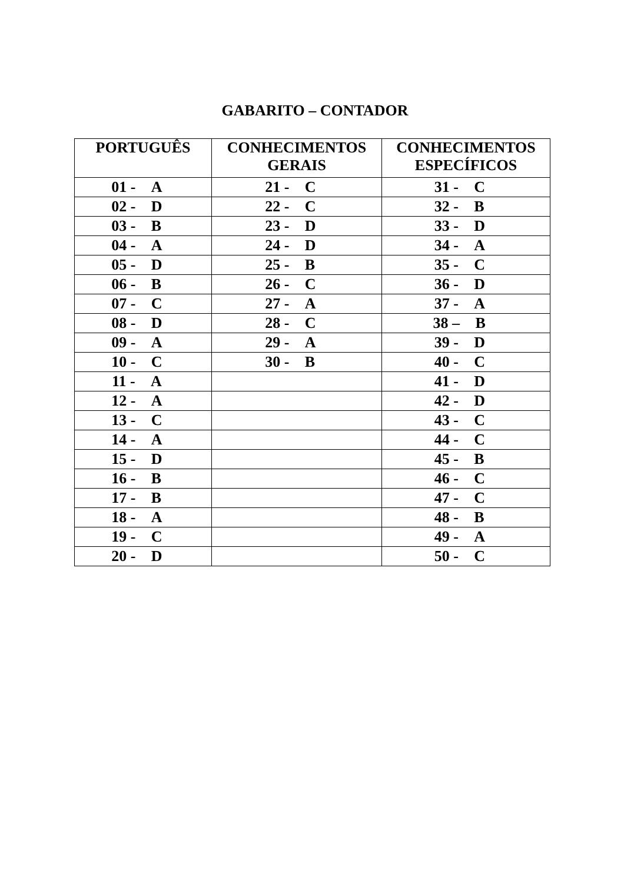GABARITO – CONTADOR
| PORTUGUÊS | CONHECIMENTOS GERAIS | CONHECIMENTOS ESPECÍFICOS |
| --- | --- | --- |
| 01 - A | 21 - C | 31 - C |
| 02 - D | 22 - C | 32 - B |
| 03 - B | 23 - D | 33 - D |
| 04 - A | 24 - D | 34 - A |
| 05 - D | 25 - B | 35 - C |
| 06 - B | 26 - C | 36 - D |
| 07 - C | 27 - A | 37 - A |
| 08 - D | 28 - C | 38 – B |
| 09 - A | 29 - A | 39 - D |
| 10 - C | 30 - B | 40 - C |
| 11 - A | | 41 - D |
| 12 - A | | 42 - D |
| 13 - C | | 43 - C |
| 14 - A | | 44 - C |
| 15 - D | | 45 - B |
| 16 - B | | 46 - C |
| 17 - B | | 47 - C |
| 18 - A | | 48 - B |
| 19 - C | | 49 - A |
| 20 - D | | 50 - C |